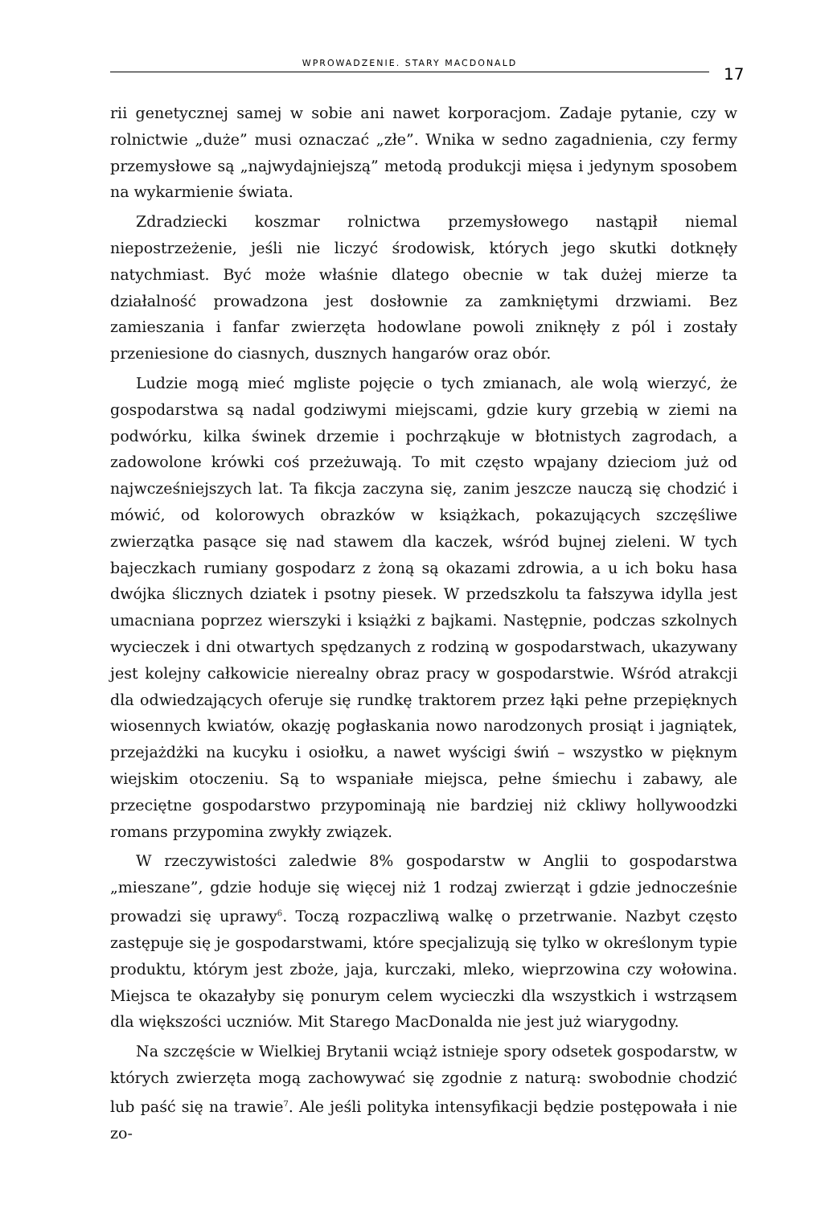WPROWADZENIE. STARY MACDONALD 17
rii genetycznej samej w sobie ani nawet korporacjom. Zadaje pytanie, czy w rolnictwie „duże” musi oznaczać „złe”. Wnika w sedno zagadnienia, czy fermy przemysłowe są „najwydajniejszą” metodą produkcji mięsa i jedynym sposobem na wykarmienie świata.
Zdradziecki koszmar rolnictwa przemysłowego nastąpił niemal niepostrzeżenie, jeśli nie liczyć środowisk, których jego skutki dotknęły natychmiast. Być może właśnie dlatego obecnie w tak dużej mierze ta działalność prowadzona jest dosłownie za zamkniętymi drzwiami. Bez zamieszania i fanfar zwierzęta hodowlane powoli zniknęły z pól i zostały przeniesione do ciasnych, dusznych hangarów oraz obór.
Ludzie mogą mieć mgliste pojęcie o tych zmianach, ale wolą wierzyć, że gospodarstwa są nadal godziwymi miejscami, gdzie kury grzebią w ziemi na podwórku, kilka świnek drzemie i pochrząkuje w błotnistych zagrodach, a zadowolone krówki coś przeżuwają. To mit często wpajany dzieciom już od najwcześniejszych lat. Ta fikcja zaczyna się, zanim jeszcze nauczą się chodzić i mówić, od kolorowych obrazków w książkach, pokazujących szczęśliwe zwierzątka pasące się nad stawem dla kaczek, wśród bujnej zieleni. W tych bajeczkach rumiany gospodarz z żoną są okazami zdrowia, a u ich boku hasa dwójka ślicznych dziatek i psotny piesek. W przedszkolu ta fałszywa idylla jest umacniana poprzez wierszyki i książki z bajkami. Następnie, podczas szkolnych wycieczek i dni otwartych spędzanych z rodziną w gospodarstwach, ukazywany jest kolejny całkowicie nierealny obraz pracy w gospodarstwie. Wśród atrakcji dla odwiedzających oferuje się rundkę traktorem przez łąki pełne przepięknych wiosennych kwiatów, okazję pogłaskania nowo narodzonych prosiąt i jagniątek, przejażdżki na kucyku i osiołku, a nawet wyścigi świń – wszystko w pięknym wiejskim otoczeniu. Są to wspaniałe miejsca, pełne śmiechu i zabawy, ale przeciętne gospodarstwo przypominają nie bardziej niż ckliwy hollywoodzki romans przypomina zwykły związek.
W rzeczywistości zaledwie 8% gospodarstw w Anglii to gospodarstwa „mieszane”, gdzie hoduje się więcej niż 1 rodzaj zwierząt i gdzie jednocześnie prowadzi się uprawy<sup>6</sup>. Toczą rozpaczliwą walkę o przetrwanie. Nazbyt często zastępuje się je gospodarstwami, które specjalizują się tylko w określonym typie produktu, którym jest zboże, jaja, kurczaki, mleko, wieprzowina czy wołowina. Miejsca te okazałyby się ponurym celem wycieczki dla wszystkich i wstrząsem dla większości uczniów. Mit Starego MacDonalda nie jest już wiarygodny.
Na szczęście w Wielkiej Brytanii wciąż istnieje spory odsetek gospodarstw, w których zwierzęta mogą zachowywać się zgodnie z naturą: swobodnie chodzić lub paść się na trawie<sup>7</sup>. Ale jeśli polityka intensyfikacji będzie postępowała i nie zo-